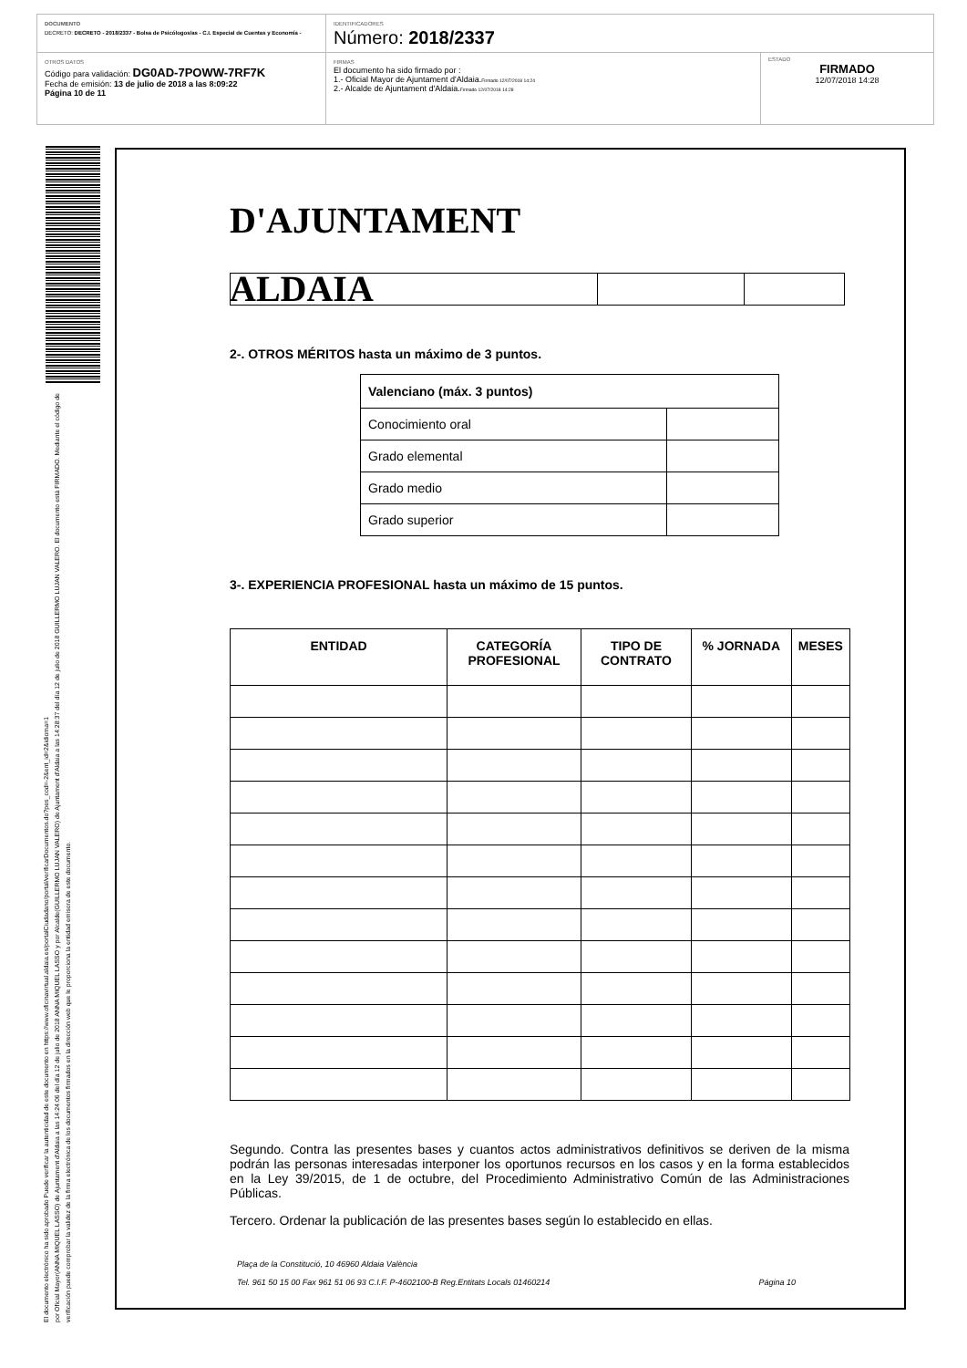DOCUMENTO
DECRETO: DECRETO - 2018/2337 - Bolsa de Psicólogos/as - C.I. Especial de Cuentas y Economía -
IDENTIFICADORES
Número: 2018/2337
OTROS DATOS
Código para validación: DG0AD-7POWW-7RF7K
Fecha de emisión: 13 de julio de 2018 a las 8:09:22
Página 10 de 11
FIRMAS
El documento ha sido firmado por :
1.- Oficial Mayor de Ajuntament d'Aldaia.Firmado 12/07/2018 14:24
2.- Alcalde de Ajuntament d'Aldaia.Firmado 12/07/2018 14:28
ESTADO
FIRMADO
12/07/2018 14:28
El documento electrónico ha sido aprobado Puede verificar la autenticidad de este documento en https://www.oficinavirtual.aldaia.es/portalCiudadano/portal/verificarDocumentos.do?pes_cod=-2&ent_id=2&idioma=1
por Oficial Mayor(ANNA MIQUEL LASSO) de Ajuntament d'Aldaia a las 14:24:06 del día 12 de julio de 2018 ANNA MIQUEL LASSO y por Alcalde(GUILLERMO LUJAN VALERO) de Ajuntament d'Aldaia a las 14:28:37 del día 12 de julio de 2018 GUILLERMO LUJAN VALERO. El documento está FIRMADO. Mediante el código de verificación puede comprobar la validez de la firma electrónica de los documentos firmados en la dirección web que le proporciona la entidad emisora de este documento.
D'AJUNTAMENT ALDAIA
2-. OTROS MÉRITOS hasta un máximo de 3 puntos.
| Valenciano (máx. 3 puntos) | |
| --- | --- |
| Conocimiento oral | |
| Grado elemental | |
| Grado medio | |
| Grado superior | |
3-. EXPERIENCIA PROFESIONAL hasta un máximo de 15 puntos.
| ENTIDAD | CATEGORÍA PROFESIONAL | TIPO DE CONTRATO | % JORNADA | MESES |
| --- | --- | --- | --- | --- |
Segundo. Contra las presentes bases y cuantos actos administrativos definitivos se deriven de la misma podrán las personas interesadas interponer los oportunos recursos en los casos y en la forma establecidos en la Ley 39/2015, de 1 de octubre, del Procedimiento Administrativo Común de las Administraciones Públicas.
Tercero. Ordenar la publicación de las presentes bases según lo establecido en ellas.
Plaça de la Constitució, 10 46960 Aldaia València
Tel. 961 50 15 00 Fax 961 51 06 93 C.I.F. P-4602100-B Reg.Entitats Locals 01460214 Página 10